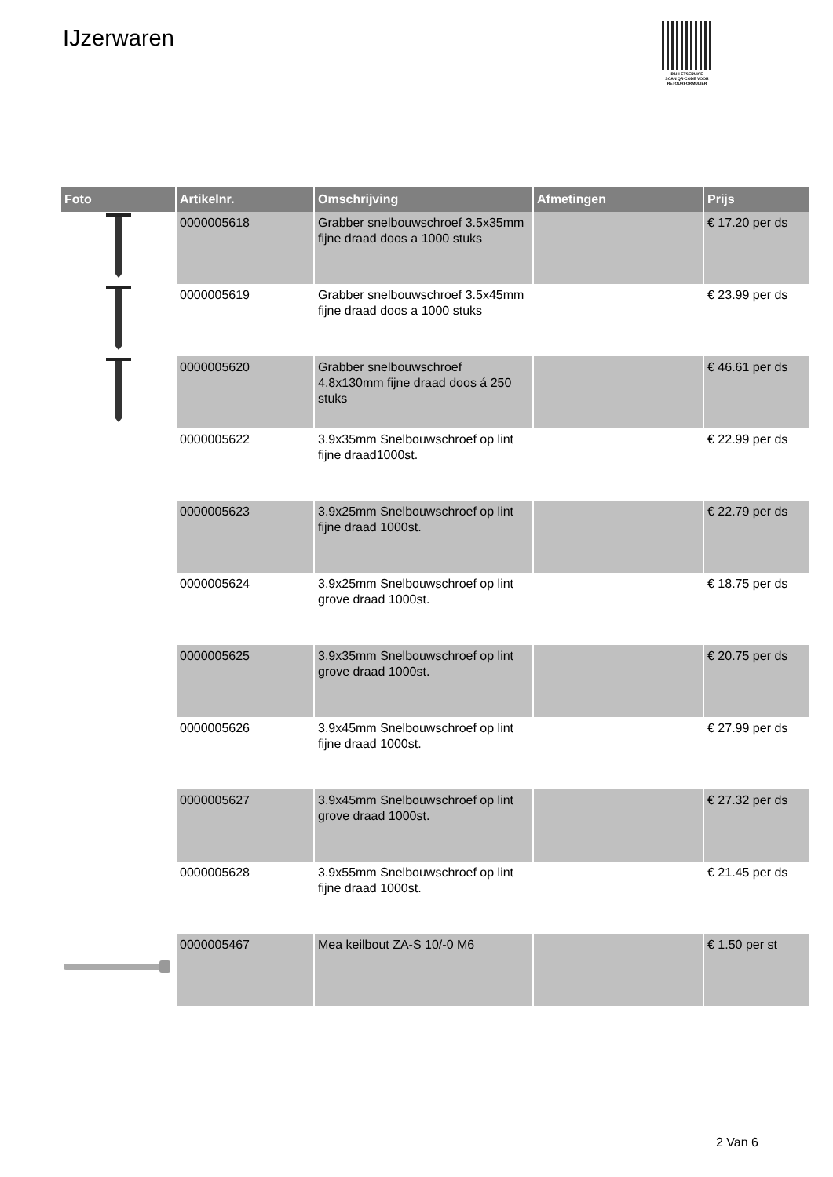IJzerwaren
PALLETSERVICE
SCAN QR-CODE VOOR
RETOURFORMULIER
| Foto | Artikelnr. | Omschrijving | Afmetingen | Prijs |
| --- | --- | --- | --- | --- |
| | 0000005618 | Grabber snelbouwschroef 3.5x35mm fijne draad doos a 1000 stuks | | € 17.20 per ds |
| | 0000005619 | Grabber snelbouwschroef 3.5x45mm fijne draad doos a 1000 stuks | | € 23.99 per ds |
| | 0000005620 | Grabber snelbouwschroef 4.8x130mm fijne draad doos á 250 stuks | | € 46.61 per ds |
| | 0000005622 | 3.9x35mm Snelbouwschroef op lint fijne draad1000st. | | € 22.99 per ds |
| | 0000005623 | 3.9x25mm Snelbouwschroef op lint fijne draad 1000st. | | € 22.79 per ds |
| | 0000005624 | 3.9x25mm Snelbouwschroef op lint grove draad 1000st. | | € 18.75 per ds |
| | 0000005625 | 3.9x35mm Snelbouwschroef op lint grove draad 1000st. | | € 20.75 per ds |
| | 0000005626 | 3.9x45mm Snelbouwschroef op lint fijne draad 1000st. | | € 27.99 per ds |
| | 0000005627 | 3.9x45mm Snelbouwschroef op lint grove draad 1000st. | | € 27.32 per ds |
| | 0000005628 | 3.9x55mm Snelbouwschroef op lint fijne draad 1000st. | | € 21.45 per ds |
| | 0000005467 | Mea keilbout ZA-S 10/-0 M6 | | € 1.50 per st |
2 Van 6